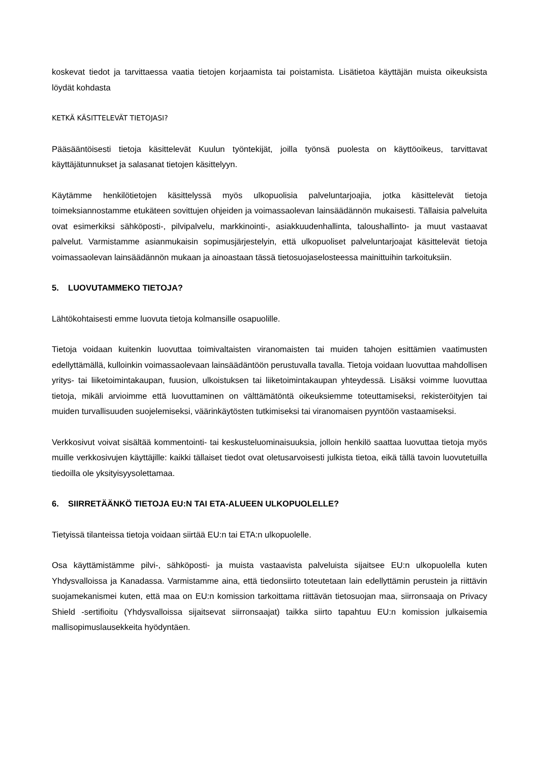koskevat tiedot ja tarvittaessa vaatia tietojen korjaamista tai poistamista. Lisätietoa käyttäjän muista oikeuksista löydät kohdasta
KETKÄ KÄSITTELEVÄT TIETOJASI?
Pääsääntöisesti tietoja käsittelevät Kuulun työntekijät, joilla työnsä puolesta on käyttöoikeus, tarvittavat käyttäjätunnukset ja salasanat tietojen käsittelyyn.
Käytämme henkilötietojen käsittelyssä myös ulkopuolisia palveluntarjoajia, jotka käsittelevät tietoja toimeksiannostamme etukäteen sovittujen ohjeiden ja voimassaolevan lainsäädännön mukaisesti. Tällaisia palveluita ovat esimerkiksi sähköposti-, pilvipalvelu, markkinointi-, asiakkuudenhallinta, taloushallinto- ja muut vastaavat palvelut. Varmistamme asianmukaisin sopimusjärjestelyin, että ulkopuoliset palveluntarjoajat käsittelevät tietoja voimassaolevan lainsäädännön mukaan ja ainoastaan tässä tietosuojaselosteessa mainittuihin tarkoituksiin.
5. LUOVUTAMMEKO TIETOJA?
Lähtökohtaisesti emme luovuta tietoja kolmansille osapuolille.
Tietoja voidaan kuitenkin luovuttaa toimivaltaisten viranomaisten tai muiden tahojen esittämien vaatimusten edellyttämällä, kulloinkin voimassaolevaan lainsäädäntöön perustuvalla tavalla. Tietoja voidaan luovuttaa mahdollisen yritys- tai liiketoimintakaupan, fuusion, ulkoistuksen tai liiketoimintakaupan yhteydessä. Lisäksi voimme luovuttaa tietoja, mikäli arvioimme että luovuttaminen on välttämätöntä oikeuksiemme toteuttamiseksi, rekisteröityjen tai muiden turvallisuuden suojelemiseksi, väärinkäytösten tutkimiseksi tai viranomaisen pyyntöön vastaamiseksi.
Verkkosivut voivat sisältää kommentointi- tai keskusteluominaisuuksia, jolloin henkilö saattaa luovuttaa tietoja myös muille verkkosivujen käyttäjille: kaikki tällaiset tiedot ovat oletusarvoisesti julkista tietoa, eikä tällä tavoin luovutetuilla tiedoilla ole yksityisyysolettamaa.
6. SIIRRETÄÄNKÖ TIETOJA EU:N TAI ETA-ALUEEN ULKOPUOLELLE?
Tietyissä tilanteissa tietoja voidaan siirtää EU:n tai ETA:n ulkopuolelle.
Osa käyttämistämme pilvi-, sähköposti- ja muista vastaavista palveluista sijaitsee EU:n ulkopuolella kuten Yhdysvalloissa ja Kanadassa. Varmistamme aina, että tiedonsiirto toteutetaan lain edellyttämin perustein ja riittävin suojamekanismei kuten, että maa on EU:n komission tarkoittama riittävän tietosuojan maa, siirronsaaja on Privacy Shield -sertifioitu (Yhdysvalloissa sijaitsevat siirronsaajat) taikka siirto tapahtuu EU:n komission julkaisemia mallisopimuslausekkeita hyödyntäen.